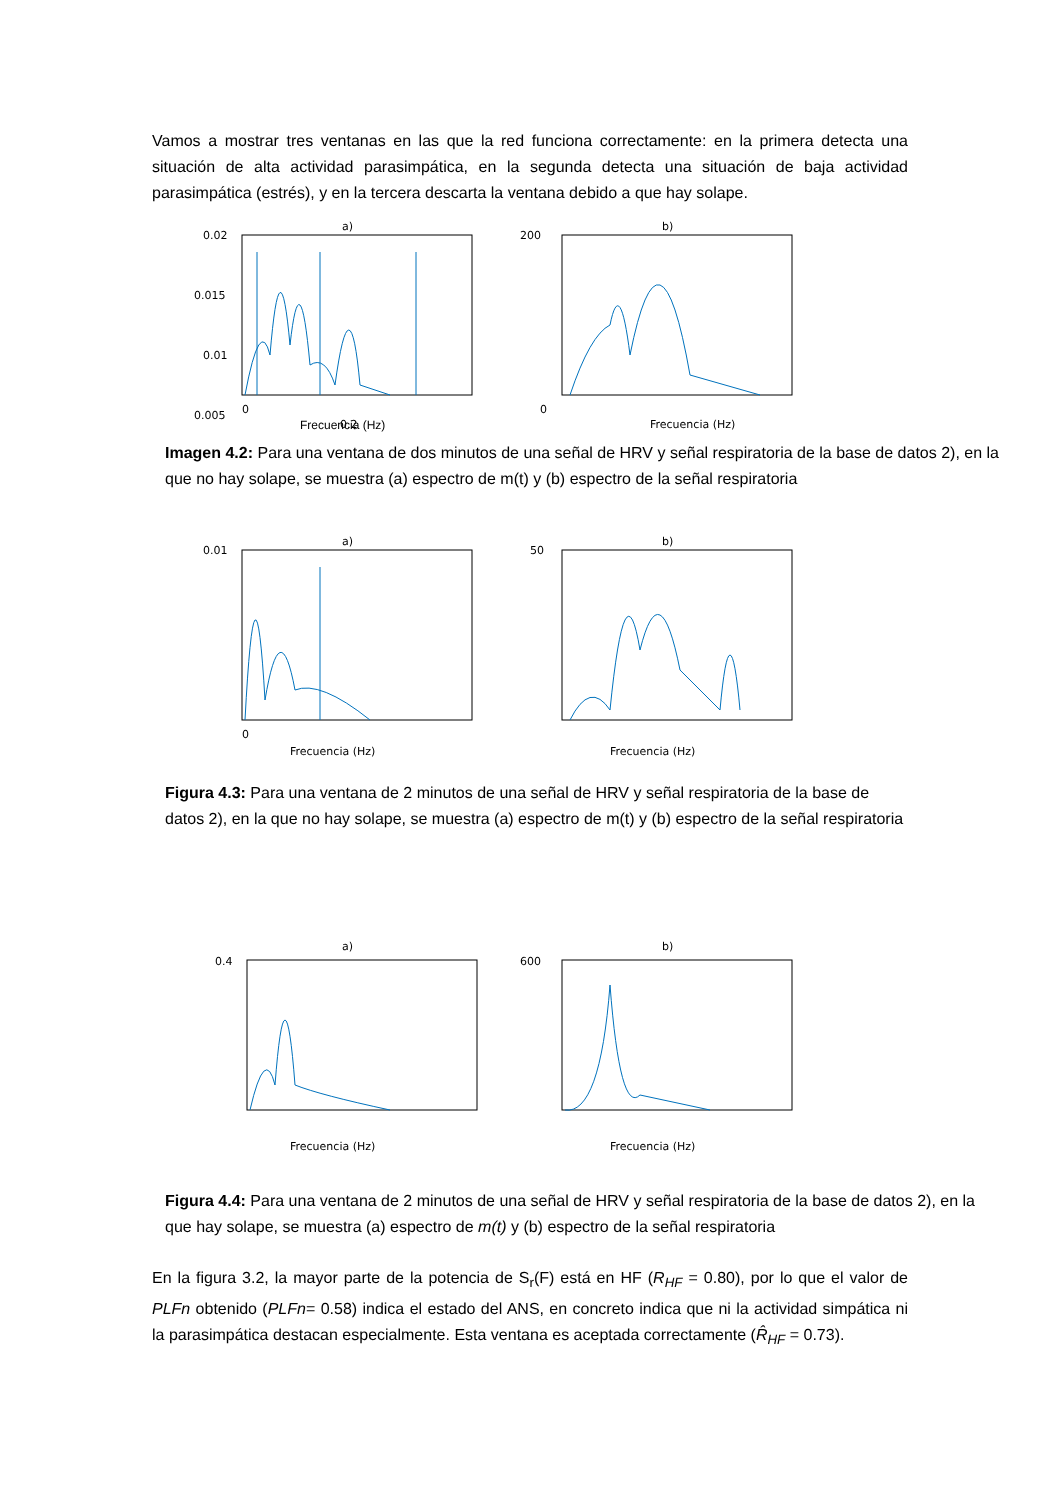Vamos a mostrar tres ventanas en las que la red funciona correctamente: en la primera detecta una situación de alta actividad parasimpática, en la segunda detecta una situación de baja actividad parasimpática (estrés), y en la tercera descarta la ventana debido a que hay solape.
a)
0.02
0.015
0.01
0.005
0
0.2
b)
200
0
Frecuencia (Hz)
Imagen 4.2: Para una ventana de dos minutos de una señal de HRV y señal respiratoria de la base de datos 2), en la que no hay solape, se muestra (a) espectro de m(t) y (b) espectro de la señal respiratoria
Frecuencia (Hz)
a)
0.01
0
Frecuencia (Hz)
b)
50
Frecuencia (Hz)
Figura 4.3: Para una ventana de 2 minutos de una señal de HRV y señal respiratoria de la base de datos 2), en la que no hay solape, se muestra (a) espectro de m(t) y (b) espectro de la señal respiratoria
a)
0.4
Frecuencia (Hz)
b)
600
Frecuencia (Hz)
Figura 4.4: Para una ventana de 2 minutos de una señal de HRV y señal respiratoria de la base de datos 2), en la que hay solape, se muestra (a) espectro de m(t) y (b) espectro de la señal respiratoria
En la figura 3.2, la mayor parte de la potencia de S<sub>r</sub>(F) está en HF (R<sub>HF</sub> = 0.80), por lo que el valor de PLFn obtenido (PLFn= 0.58) indica el estado del ANS, en concreto indica que ni la actividad simpática ni la parasimpática destacan especialmente. Esta ventana es aceptada correctamente (R̂<sub>HF</sub> = 0.73).